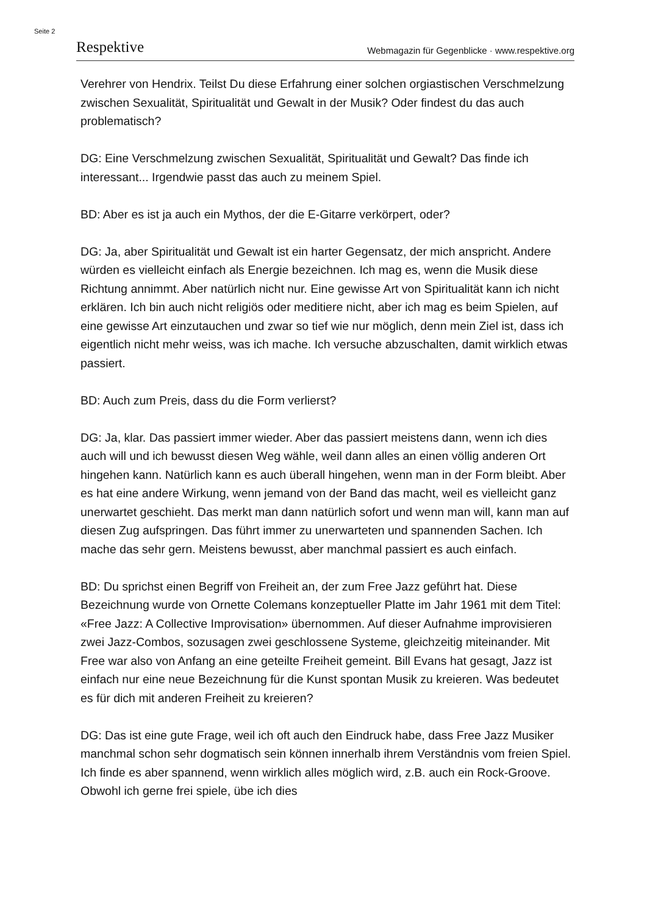Seite 2
Respektive Webmagazin für Gegenblicke · www.respektive.org
Verehrer von Hendrix. Teilst Du diese Erfahrung einer solchen orgiastischen Verschmelzung zwischen Sexualität, Spiritualität und Gewalt in der Musik? Oder findest du das auch problematisch?
DG: Eine Verschmelzung zwischen Sexualität, Spiritualität und Gewalt? Das finde ich interessant... Irgendwie passt das auch zu meinem Spiel.
BD: Aber es ist ja auch ein Mythos, der die E-Gitarre verkörpert, oder?
DG: Ja, aber Spiritualität und Gewalt ist ein harter Gegensatz, der mich anspricht. Andere würden es vielleicht einfach als Energie bezeichnen. Ich mag es, wenn die Musik diese Richtung annimmt. Aber natürlich nicht nur. Eine gewisse Art von Spiritualität kann ich nicht erklären. Ich bin auch nicht religiös oder meditiere nicht, aber ich mag es beim Spielen, auf eine gewisse Art einzutauchen und zwar so tief wie nur möglich, denn mein Ziel ist, dass ich eigentlich nicht mehr weiss, was ich mache. Ich versuche abzuschalten, damit wirklich etwas passiert.
BD: Auch zum Preis, dass du die Form verlierst?
DG: Ja, klar. Das passiert immer wieder. Aber das passiert meistens dann, wenn ich dies auch will und ich bewusst diesen Weg wähle, weil dann alles an einen völlig anderen Ort hingehen kann. Natürlich kann es auch überall hingehen, wenn man in der Form bleibt. Aber es hat eine andere Wirkung, wenn jemand von der Band das macht, weil es vielleicht ganz unerwartet geschieht. Das merkt man dann natürlich sofort und wenn man will, kann man auf diesen Zug aufspringen. Das führt immer zu unerwarteten und spannenden Sachen. Ich mache das sehr gern. Meistens bewusst, aber manchmal passiert es auch einfach.
BD: Du sprichst einen Begriff von Freiheit an, der zum Free Jazz geführt hat. Diese Bezeichnung wurde von Ornette Colemans konzeptueller Platte im Jahr 1961 mit dem Titel: «Free Jazz: A Collective Improvisation» übernommen. Auf dieser Aufnahme improvisieren zwei Jazz-Combos, sozusagen zwei geschlossene Systeme, gleichzeitig miteinander. Mit Free war also von Anfang an eine geteilte Freiheit gemeint. Bill Evans hat gesagt, Jazz ist einfach nur eine neue Bezeichnung für die Kunst spontan Musik zu kreieren. Was bedeutet es für dich mit anderen Freiheit zu kreieren?
DG: Das ist eine gute Frage, weil ich oft auch den Eindruck habe, dass Free Jazz Musiker manchmal schon sehr dogmatisch sein können innerhalb ihrem Verständnis vom freien Spiel. Ich finde es aber spannend, wenn wirklich alles möglich wird, z.B. auch ein Rock-Groove. Obwohl ich gerne frei spiele, übe ich dies